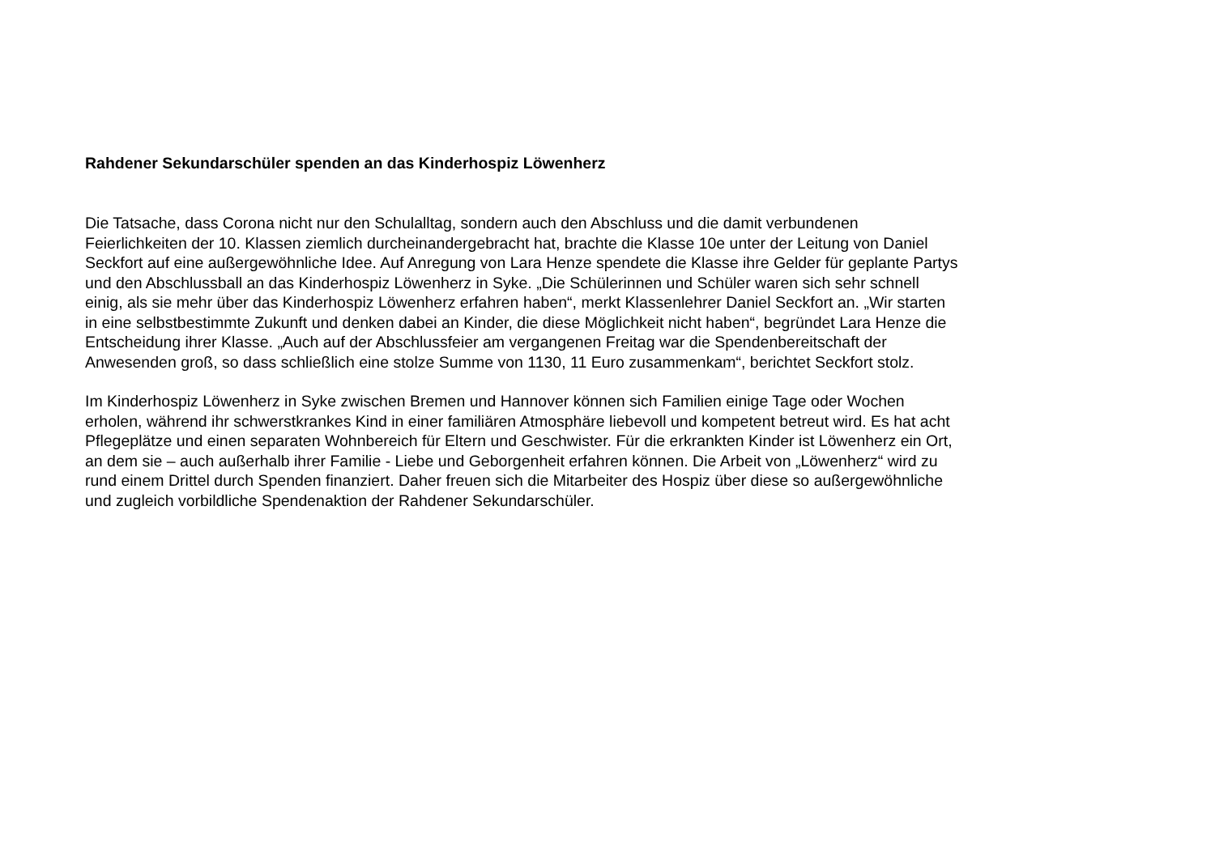Rahdener Sekundarschüler spenden an das Kinderhospiz Löwenherz
Die Tatsache, dass Corona nicht nur den Schulalltag, sondern auch den Abschluss und die damit verbundenen Feierlichkeiten der 10. Klassen ziemlich durcheinandergebracht hat, brachte die Klasse 10e unter der Leitung von Daniel Seckfort auf eine außergewöhnliche Idee. Auf Anregung von Lara Henze spendete die Klasse ihre Gelder für geplante Partys und den Abschlussball an das Kinderhospiz Löwenherz in Syke. „Die Schülerinnen und Schüler waren sich sehr schnell einig, als sie mehr über das Kinderhospiz Löwenherz erfahren haben“, merkt Klassenlehrer Daniel Seckfort an. „Wir starten in eine selbstbestimmte Zukunft und denken dabei an Kinder, die diese Möglichkeit nicht haben“, begründet Lara Henze die Entscheidung ihrer Klasse. „Auch auf der Abschlussfeier am vergangenen Freitag war die Spendenbereitschaft der Anwesenden groß, so dass schließlich eine stolze Summe von 1130, 11 Euro zusammenkam“, berichtet Seckfort stolz.
Im Kinderhospiz Löwenherz in Syke zwischen Bremen und Hannover können sich Familien einige Tage oder Wochen erholen, während ihr schwerstkrankes Kind in einer familiären Atmosphäre liebevoll und kompetent betreut wird. Es hat acht Pflegeplätze und einen separaten Wohnbereich für Eltern und Geschwister. Für die erkrankten Kinder ist Löwenherz ein Ort, an dem sie – auch außerhalb ihrer Familie - Liebe und Geborgenheit erfahren können. Die Arbeit von „Löwenherz“ wird zu rund einem Drittel durch Spenden finanziert. Daher freuen sich die Mitarbeiter des Hospiz über diese so außergewöhnliche und zugleich vorbildliche Spendenaktion der Rahdener Sekundarschüler.